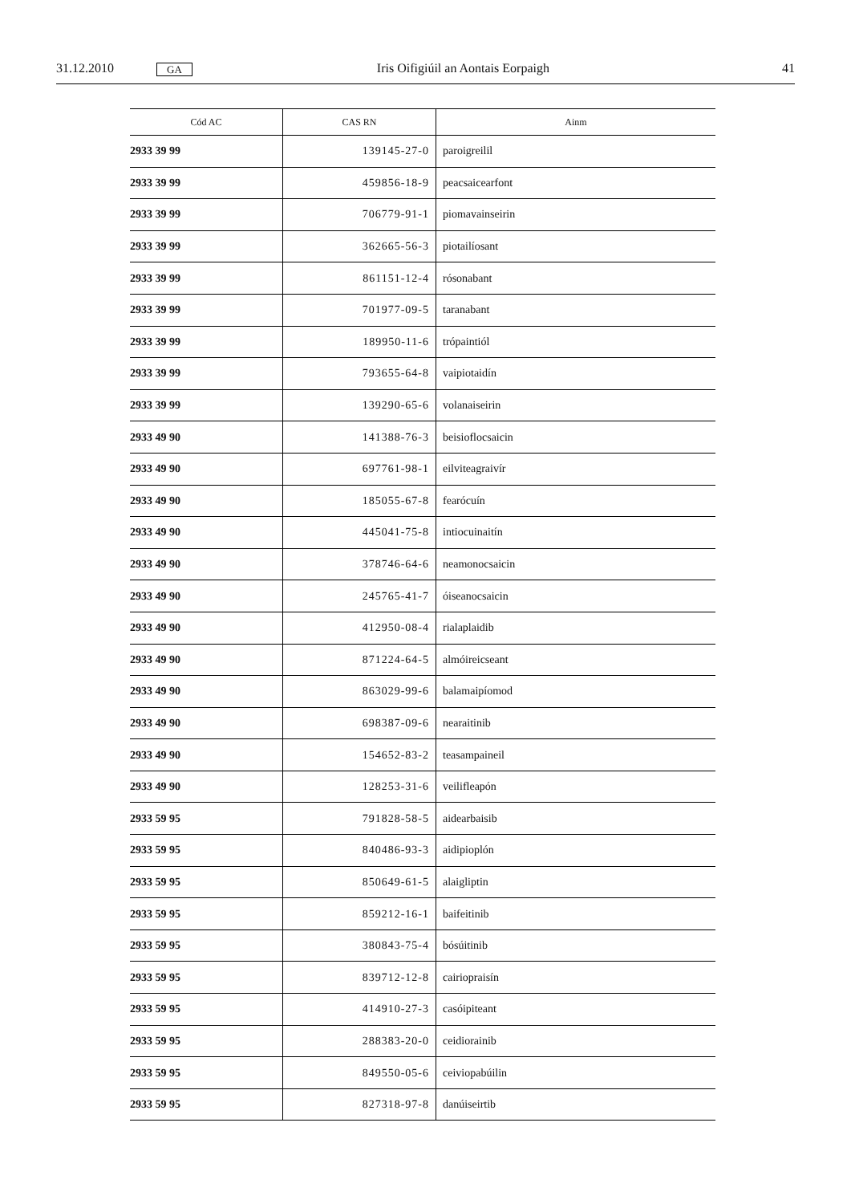31.12.2010 GA Iris Oifigiúil an Aontais Eorpaigh 41
| Cód AC | CAS RN | Ainm |
| --- | --- | --- |
| 2933 39 99 | 139145-27-0 | paroigreilil |
| 2933 39 99 | 459856-18-9 | peacsaicearfont |
| 2933 39 99 | 706779-91-1 | piomavainseirin |
| 2933 39 99 | 362665-56-3 | piotailíosant |
| 2933 39 99 | 861151-12-4 | rósonabant |
| 2933 39 99 | 701977-09-5 | taranabant |
| 2933 39 99 | 189950-11-6 | trópaintiól |
| 2933 39 99 | 793655-64-8 | vaipiotaidín |
| 2933 39 99 | 139290-65-6 | volanaiseirin |
| 2933 49 90 | 141388-76-3 | beisioflocsaicin |
| 2933 49 90 | 697761-98-1 | eilviteagraivír |
| 2933 49 90 | 185055-67-8 | fearócuín |
| 2933 49 90 | 445041-75-8 | intiocuinaitín |
| 2933 49 90 | 378746-64-6 | neamonocsaicin |
| 2933 49 90 | 245765-41-7 | óiseanocsaicin |
| 2933 49 90 | 412950-08-4 | rialaplaidib |
| 2933 49 90 | 871224-64-5 | almóireicseant |
| 2933 49 90 | 863029-99-6 | balamaipíomod |
| 2933 49 90 | 698387-09-6 | nearaitinib |
| 2933 49 90 | 154652-83-2 | teasampaineil |
| 2933 49 90 | 128253-31-6 | veilifleapón |
| 2933 59 95 | 791828-58-5 | aidearbaisib |
| 2933 59 95 | 840486-93-3 | aidipioplón |
| 2933 59 95 | 850649-61-5 | alaigliptin |
| 2933 59 95 | 859212-16-1 | baifeitinib |
| 2933 59 95 | 380843-75-4 | bósúitinib |
| 2933 59 95 | 839712-12-8 | cairiopraisín |
| 2933 59 95 | 414910-27-3 | casóipiteant |
| 2933 59 95 | 288383-20-0 | ceidiorainib |
| 2933 59 95 | 849550-05-6 | ceiviopabúilin |
| 2933 59 95 | 827318-97-8 | danúiseirtib |